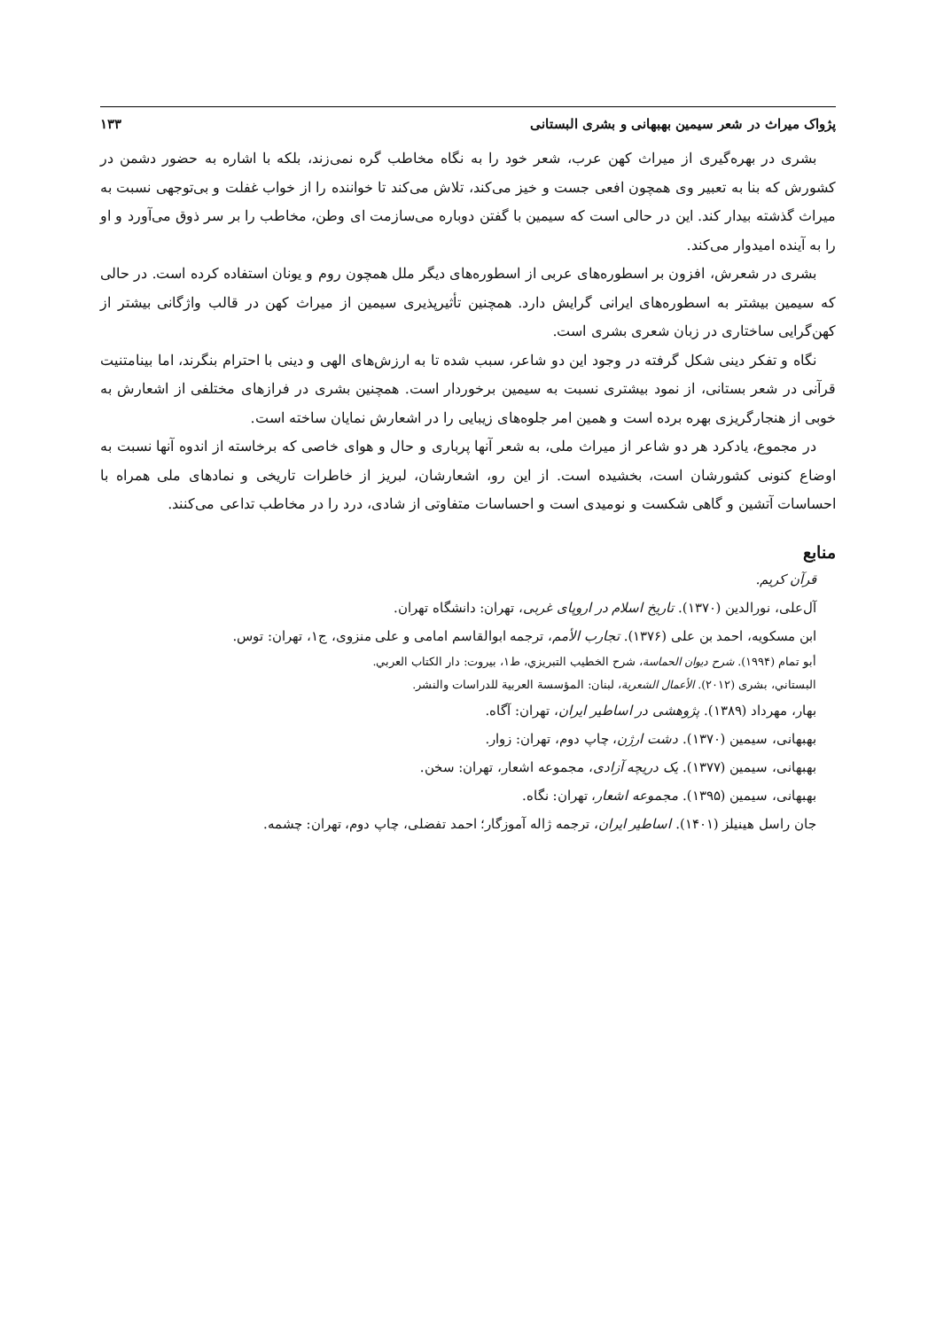پژواک میراث در شعر سیمین بهبهانی و بشری البستانی ۱۳۳
بشری در بهره‌گیری از میراث کهن عرب، شعر خود را به نگاه مخاطب گره نمی‌زند، بلکه با اشاره به حضور دشمن در کشورش که بنا به تعبیر وی همچون افعی جست و خیز می‌کند، تلاش می‌کند تا خواننده را از خواب غفلت و بی‌توجهی نسبت به میراث گذشته بیدار کند. این در حالی است که سیمین با گفتن دوباره می‌سازمت ای وطن، مخاطب را بر سر ذوق می‌آورد و او را به آینده امیدوار می‌کند.
بشری در شعرش، افزون بر اسطوره‌های عربی از اسطوره‌های دیگر ملل همچون روم و یونان استفاده کرده است. در حالی که سیمین بیشتر به اسطوره‌های ایرانی گرایش دارد. همچنین تأثیرپذیری سیمین از میراث کهن در قالب واژگانی بیشتر از کهن‌گرایی ساختاری در زبان شعری بشری است.
نگاه و تفکر دینی شکل گرفته در وجود این دو شاعر، سبب شده تا به ارزش‌های الهی و دینی با احترام بنگرند، اما بینامتنیت قرآنی در شعر بستانی، از نمود بیشتری نسبت به سیمین برخوردار است. همچنین بشری در فرازهای مختلفی از اشعارش به خوبی از هنجارگریزی بهره برده است و همین امر جلوه‌های زیبایی را در اشعارش نمایان ساخته است.
در مجموع، یادکرد هر دو شاعر از میراث ملی، به شعر آنها پرباری و حال و هوای خاصی که برخاسته از اندوه آنها نسبت به اوضاع کنونی کشورشان است، بخشیده است. از این رو، اشعارشان، لبریز از خاطرات تاریخی و نمادهای ملی همراه با احساسات آتشین و گاهی شکست و نومیدی است و احساسات متفاوتی از شادی، درد را در مخاطب تداعی می‌کنند.
منابع
قرآن کریم.
آل‌علی، نورالدین (۱۳۷۰). تاریخ اسلام در اروپای غربی، تهران: دانشگاه تهران.
ابن مسکویه، احمد بن علی (۱۳۷۶). تجارب الأمم، ترجمه ابوالقاسم امامی و علی منزوی، ج۱، تهران: توس.
أبو تمام (۱۹۹۴). شرح دیوان الحماسة، شرح الخطیب التبریزي، ط۱، بیروت: دار الکتاب العربي.
البستاني، بشری (۲۰۱۲). الأعمال الشعریة، لبنان: المؤسسة العربیة للدراسات والنشر.
بهار، مهرداد (۱۳۸۹). پژوهشی در اساطیر ایران، تهران: آگاه.
بهبهانی، سیمین (۱۳۷۰). دشت ارژن، چاپ دوم، تهران: زوار.
بهبهانی، سیمین (۱۳۷۷). یک دریچه آزادی، مجموعه اشعار، تهران: سخن.
بهبهانی، سیمین (۱۳۹۵). مجموعه اشعار، تهران: نگاه.
جان راسل هینیلز (۱۴۰۱). اساطیر ایران، ترجمه ژاله آموزگار؛ احمد تفضلی، چاپ دوم، تهران: چشمه.